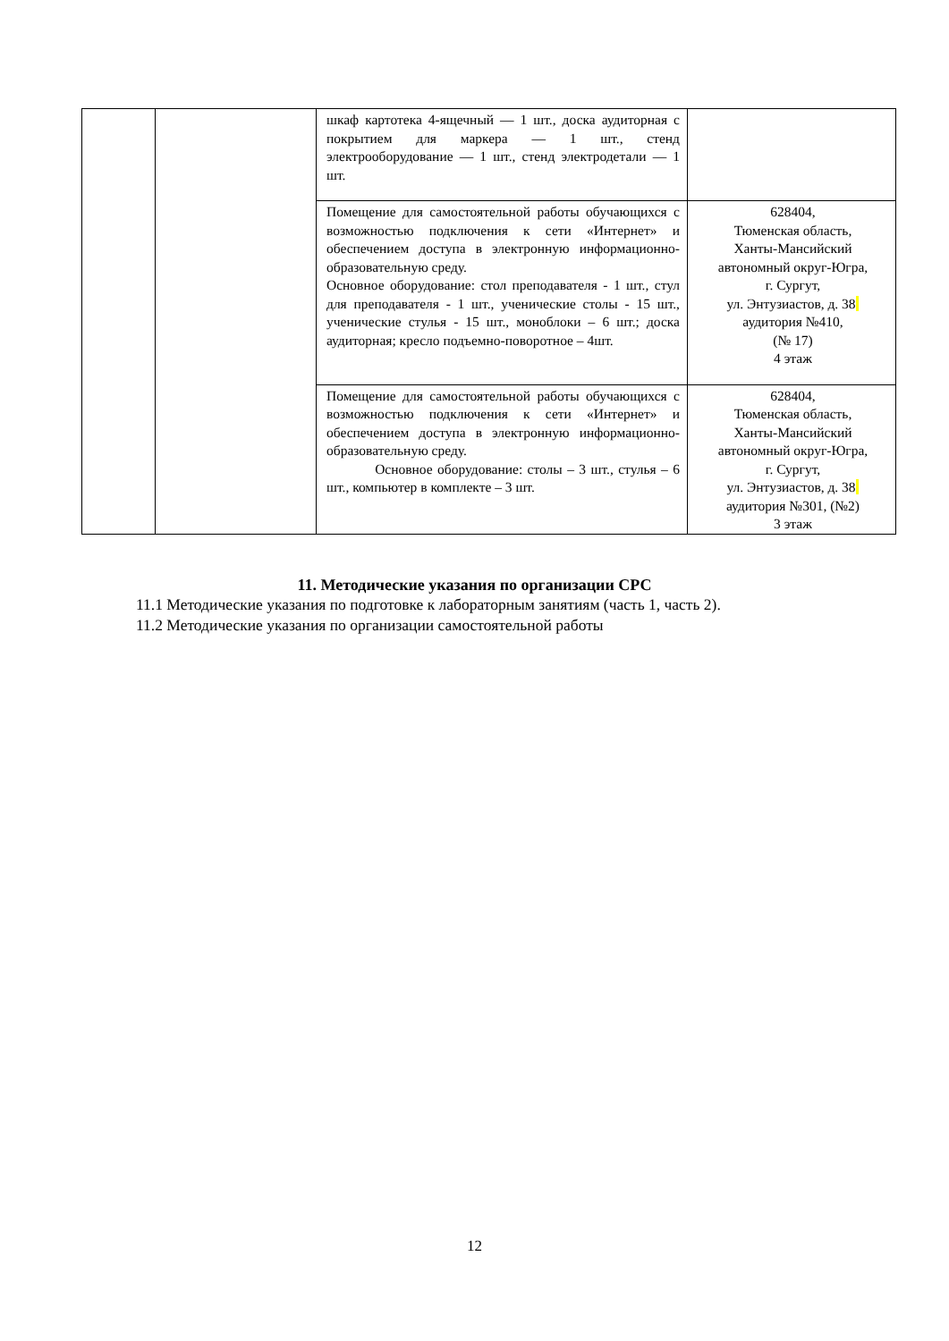| | | шкаф картотека 4-ящечный — 1 шт., доска аудиторная с покрытием для маркера — 1 шт., стенд электрооборудование — 1 шт., стенд электродетали — 1 шт. | |
| | | Помещение для самостоятельной работы обучающихся с возможностью подключения к сети «Интернет» и обеспечением доступа в электронную информационно-образовательную среду. Основное оборудование: стол преподавателя - 1 шт., стул для преподавателя - 1 шт., ученические столы - 15 шт., ученические стулья - 15 шт., моноблоки – 6 шт.; доска аудиторная; кресло подъемно-поворотное – 4шт. | 628404, Тюменская область, Ханты-Мансийский автономный округ-Югра, г. Сургут, ул. Энтузиастов, д. 38 аудитория №410, (№ 17) 4 этаж |
| | | Помещение для самостоятельной работы обучающихся с возможностью подключения к сети «Интернет» и обеспечением доступа в электронную информационно-образовательную среду. Основное оборудование: столы – 3 шт., стулья – 6 шт., компьютер в комплекте – 3 шт. | 628404, Тюменская область, Ханты-Мансийский автономный округ-Югра, г. Сургут, ул. Энтузиастов, д. 38 аудитория №301, (№2) 3 этаж |
11. Методические указания по организации СРС
11.1 Методические указания по подготовке к лабораторным занятиям (часть 1, часть 2).
11.2 Методические указания по организации самостоятельной работы
12